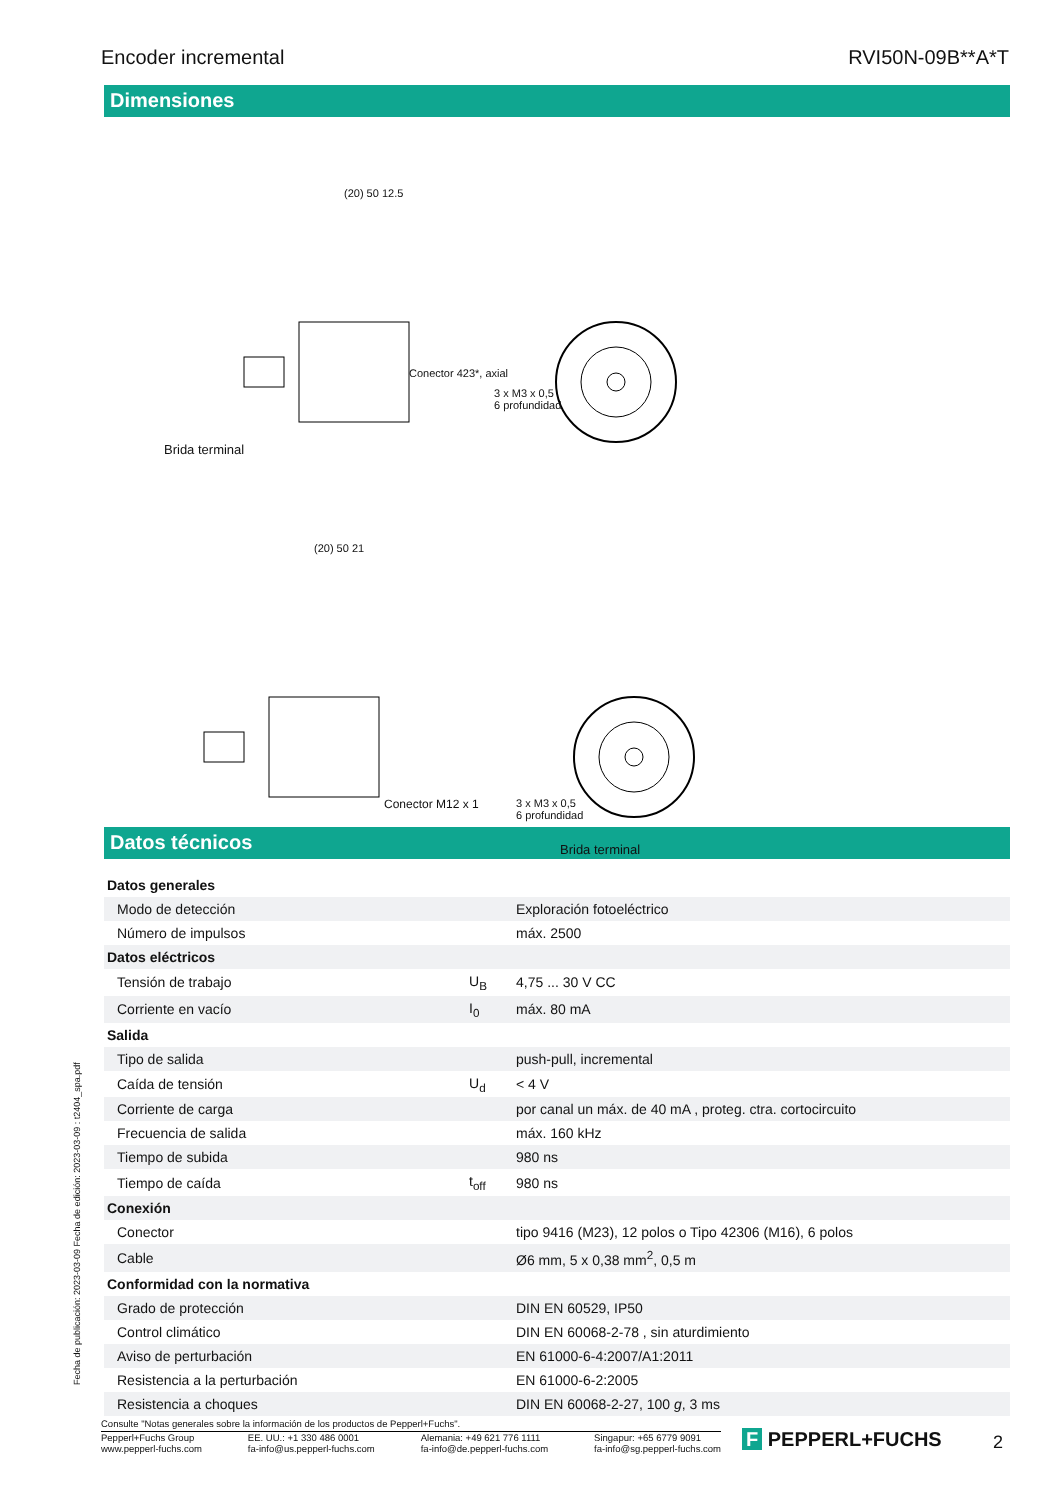Encoder incremental RVI50N-09B**A*T
Dimensiones
(20) 50 12.5
Conector 423*, axial
3 x M3 x 0,5
6 profundidad
Brida terminal
(20) 50 21
Conector M12 x 1
3 x M3 x 0,5
6 profundidad
Brida terminal
Datos técnicos
| Datos generales | | |
| Modo de detección | | Exploración fotoeléctrico |
| Número de impulsos | | máx. 2500 |
| Datos eléctricos | | |
| Tensión de trabajo | U<sub>B</sub> | 4,75 ... 30 V CC |
| Corriente en vacío | I<sub>0</sub> | máx. 80 mA |
| Salida | | |
| Tipo de salida | | push-pull, incremental |
| Caída de tensión | U<sub>d</sub> | < 4 V |
| Corriente de carga | | por canal un máx. de 40 mA , proteg. ctra. cortocircuito |
| Frecuencia de salida | | máx. 160 kHz |
| Tiempo de subida | | 980 ns |
| Tiempo de caída | t<sub>off</sub> | 980 ns |
| Conexión | | |
| Conector | | tipo 9416 (M23), 12 polos o Tipo 42306 (M16), 6 polos |
| Cable | | Ø6 mm, 5 x 0,38 mm<sup>2</sup>, 0,5 m |
| Conformidad con la normativa | | |
| Grado de protección | | DIN EN 60529, IP50 |
| Control climático | | DIN EN 60068-2-78 , sin aturdimiento |
| Aviso de perturbación | | EN 61000-6-4:2007/A1:2011 |
| Resistencia a la perturbación | | EN 61000-6-2:2005 |
| Resistencia a choques | | DIN EN 60068-2-27, 100 g , 3 ms |
Fecha de publicación: 2023-03-09 Fecha de edición: 2023-03-09 : t2404_spa.pdf
Consulte "Notas generales sobre la información de los productos de Pepperl+Fuchs".
Pepperl+Fuchs Group
www.pepperl-fuchs.com EE. UU.: +1 330 486 0001
fa-info@us.pepperl-fuchs.com Alemania: +49 621 776 1111
fa-info@de.pepperl-fuchs.com Singapur: +65 6779 9091
fa-info@sg.pepperl-fuchs.com
F PEPPERL+FUCHS 2